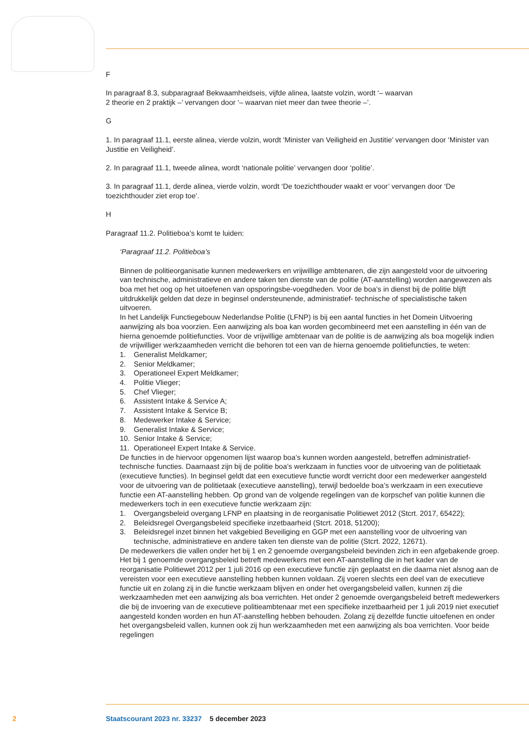F
In paragraaf 8.3, subparagraaf Bekwaamheidseis, vijfde alinea, laatste volzin, wordt ‘– waarvan
2 theorie en 2 praktijk –’ vervangen door ‘– waarvan niet meer dan twee theorie –’.
G
1. In paragraaf 11.1, eerste alinea, vierde volzin, wordt ‘Minister van Veiligheid en Justitie’ vervangen door ‘Minister van Justitie en Veiligheid’.
2. In paragraaf 11.1, tweede alinea, wordt ‘nationale politie’ vervangen door ‘politie’.
3. In paragraaf 11.1, derde alinea, vierde volzin, wordt ‘De toezichthouder waakt er voor’ vervangen door ‘De toezichthouder ziet erop toe’.
H
Paragraaf 11.2. Politieboa’s komt te luiden:
‘Paragraaf 11.2. Politieboa’s
Binnen de politieorganisatie kunnen medewerkers en vrijwillige ambtenaren, die zijn aangesteld voor de uitvoering van technische, administratieve en andere taken ten dienste van de politie (AT-aanstelling) worden aangewezen als boa met het oog op het uitoefenen van opsporingsbe-voegdheden. Voor de boa’s in dienst bij de politie blijft uitdrukkelijk gelden dat deze in beginsel ondersteunende, administratief- technische of specialistische taken uitvoeren.
In het Landelijk Functiegebouw Nederlandse Politie (LFNP) is bij een aantal functies in het Domein Uitvoering aanwijzing als boa voorzien. Een aanwijzing als boa kan worden gecombineerd met een aanstelling in één van de hierna genoemde politiefuncties. Voor de vrijwillige ambtenaar van de politie is de aanwijzing als boa mogelijk indien de vrijwilliger werkzaamheden verricht die behoren tot een van de hierna genoemde politiefuncties, te weten:
1. Generalist Meldkamer;
2. Senior Meldkamer;
3. Operationeel Expert Meldkamer;
4. Politie Vlieger;
5. Chef Vlieger;
6. Assistent Intake & Service A;
7. Assistent Intake & Service B;
8. Medewerker Intake & Service;
9. Generalist Intake & Service;
10. Senior Intake & Service;
11. Operationeel Expert Intake & Service.
De functies in de hiervoor opgenomen lijst waarop boa’s kunnen worden aangesteld, betreffen administratief-technische functies. Daarnaast zijn bij de politie boa’s werkzaam in functies voor de uitvoering van de politietaak (executieve functies). In beginsel geldt dat een executieve functie wordt verricht door een medewerker aangesteld voor de uitvoering van de politietaak (executieve aanstelling), terwijl bedoelde boa’s werkzaam in een executieve functie een AT-aanstelling hebben. Op grond van de volgende regelingen van de korpschef van politie kunnen die medewerkers toch in een executieve functie werkzaam zijn:
1. Overgangsbeleid overgang LFNP en plaatsing in de reorganisatie Politiewet 2012 (Stcrt. 2017, 65422);
2. Beleidsregel Overgangsbeleid specifieke inzetbaarheid (Stcrt. 2018, 51200);
3. Beleidsregel inzet binnen het vakgebied Beveiliging en GGP met een aanstelling voor de uitvoering van technische, administratieve en andere taken ten dienste van de politie (Stcrt. 2022, 12671).
De medewerkers die vallen onder het bij 1 en 2 genoemde overgangsbeleid bevinden zich in een afgebakende groep. Het bij 1 genoemde overgangsbeleid betreft medewerkers met een AT-aanstelling die in het kader van de reorganisatie Politiewet 2012 per 1 juli 2016 op een executieve functie zijn geplaatst en die daarna niet alsnog aan de vereisten voor een executieve aanstelling hebben kunnen voldaan. Zij voeren slechts een deel van de executieve functie uit en zolang zij in die functie werkzaam blijven en onder het overgangsbeleid vallen, kunnen zij die werkzaamheden met een aanwijzing als boa verrichten. Het onder 2 genoemde overgangsbeleid betreft medewerkers die bij de invoering van de executieve politieambtenaar met een specifieke inzetbaarheid per 1 juli 2019 niet executief aangesteld konden worden en hun AT-aanstelling hebben behouden. Zolang zij dezelfde functie uitoefenen en onder het overgangsbeleid vallen, kunnen ook zij hun werkzaamheden met een aanwijzing als boa verrichten. Voor beide regelingen
2 Staatscourant 2023 nr. 33237 5 december 2023